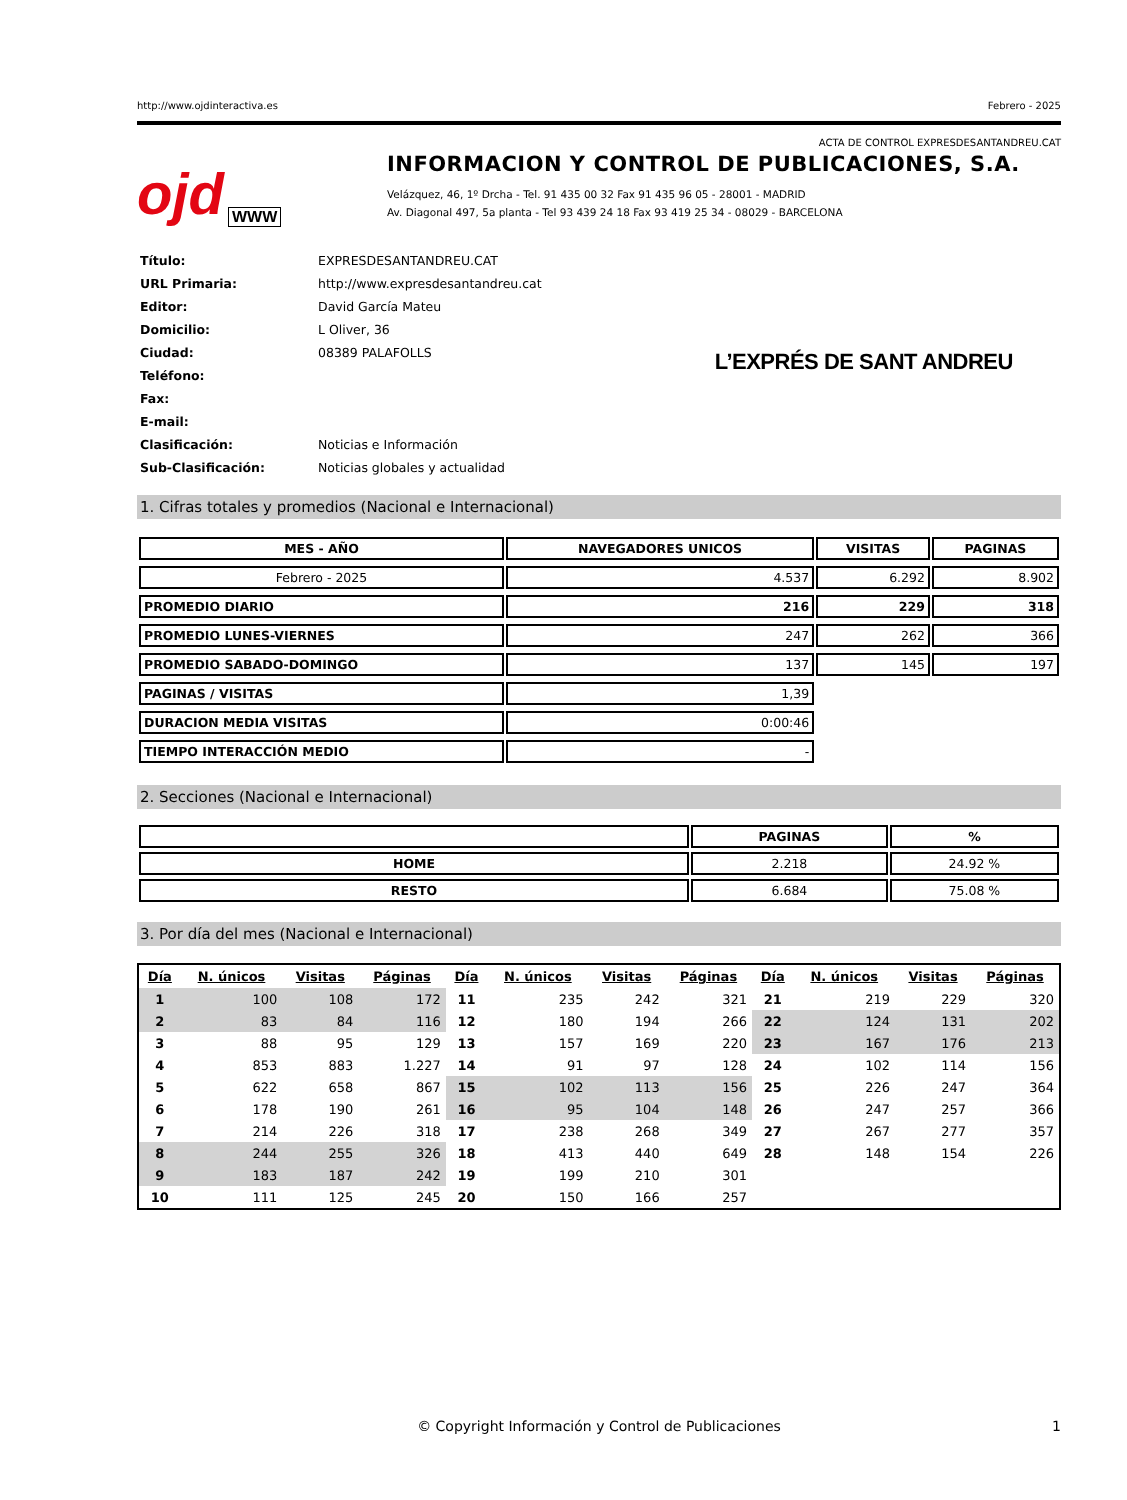http://www.ojdinteractiva.es Febrero - 2025
ACTA DE CONTROL EXPRESDESANTANDREU.CAT
ojd WWW
INFORMACION Y CONTROL DE PUBLICACIONES, S.A.
Velázquez, 46, 1º Drcha - Tel. 91 435 00 32 Fax 91 435 96 05 - 28001 - MADRID
Av. Diagonal 497, 5a planta - Tel 93 439 24 18 Fax 93 419 25 34 - 08029 - BARCELONA
| Título: | EXPRESDESANTANDREU.CAT |
| URL Primaria: | http://www.expresdesantandreu.cat |
| Editor: | David García Mateu |
| Domicilio: | L Oliver, 36 |
| Ciudad: | 08389 PALAFOLLS |
| Teléfono: | |
| Fax: | |
| E-mail: | |
| Clasificación: | Noticias e Información |
| Sub-Clasificación: | Noticias globales y actualidad |
L’EXPRÉS DE SANT ANDREU
1. Cifras totales y promedios (Nacional e Internacional)
| MES - AÑO | NAVEGADORES UNICOS | VISITAS | PAGINAS |
| --- | --- | --- | --- |
| Febrero - 2025 | 4.537 | 6.292 | 8.902 |
| PROMEDIO DIARIO | 216 | 229 | 318 |
| PROMEDIO LUNES-VIERNES | 247 | 262 | 366 |
| PROMEDIO SABADO-DOMINGO | 137 | 145 | 197 |
| PAGINAS / VISITAS | 1,39 | | |
| DURACION MEDIA VISITAS | 0:00:46 | | |
| TIEMPO INTERACCIÓN MEDIO | - | | |
2. Secciones (Nacional e Internacional)
| | PAGINAS | % |
| --- | --- | --- |
| HOME | 2.218 | 24.92 % |
| RESTO | 6.684 | 75.08 % |
3. Por día del mes (Nacional e Internacional)
| Día | N. únicos | Visitas | Páginas | Día | N. únicos | Visitas | Páginas | Día | N. únicos | Visitas | Páginas |
| --- | --- | --- | --- | --- | --- | --- | --- | --- | --- | --- | --- |
| 1 | 100 | 108 | 172 | 11 | 235 | 242 | 321 | 21 | 219 | 229 | 320 |
| 2 | 83 | 84 | 116 | 12 | 180 | 194 | 266 | 22 | 124 | 131 | 202 |
| 3 | 88 | 95 | 129 | 13 | 157 | 169 | 220 | 23 | 167 | 176 | 213 |
| 4 | 853 | 883 | 1.227 | 14 | 91 | 97 | 128 | 24 | 102 | 114 | 156 |
| 5 | 622 | 658 | 867 | 15 | 102 | 113 | 156 | 25 | 226 | 247 | 364 |
| 6 | 178 | 190 | 261 | 16 | 95 | 104 | 148 | 26 | 247 | 257 | 366 |
| 7 | 214 | 226 | 318 | 17 | 238 | 268 | 349 | 27 | 267 | 277 | 357 |
| 8 | 244 | 255 | 326 | 18 | 413 | 440 | 649 | 28 | 148 | 154 | 226 |
| 9 | 183 | 187 | 242 | 19 | 199 | 210 | 301 | | | | |
| 10 | 111 | 125 | 245 | 20 | 150 | 166 | 257 | | | | |
© Copyright Información y Control de Publicaciones 1